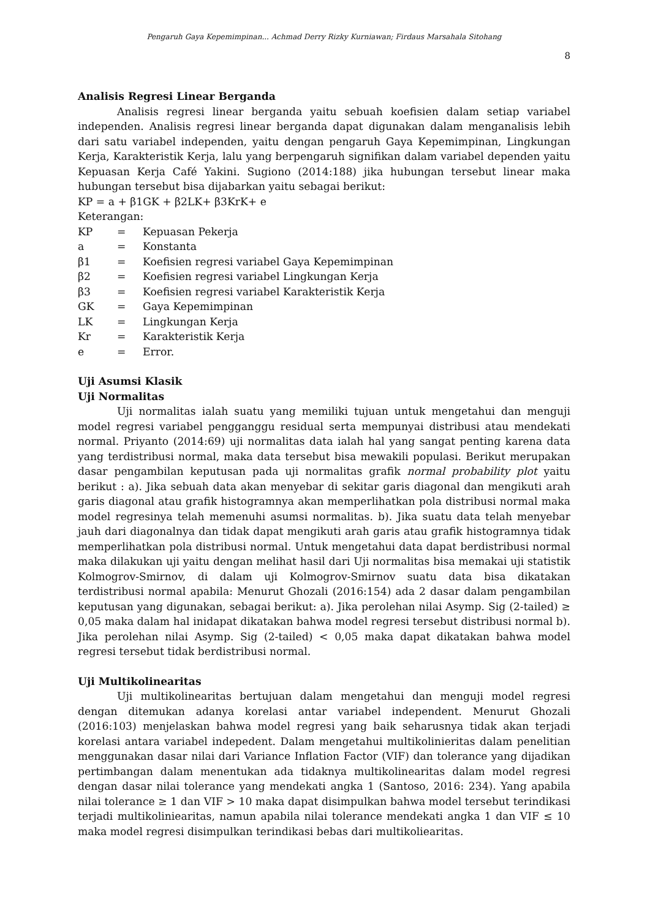Pengaruh Gaya Kepemimpinan... Achmad Derry Rizky Kurniawan; Firdaus Marsahala Sitohang
8
Analisis Regresi Linear Berganda
Analisis regresi linear berganda yaitu sebuah koefisien dalam setiap variabel independen. Analisis regresi linear berganda dapat digunakan dalam menganalisis lebih dari satu variabel independen, yaitu dengan pengaruh Gaya Kepemimpinan, Lingkungan Kerja, Karakteristik Kerja, lalu yang berpengaruh signifikan dalam variabel dependen yaitu Kepuasan Kerja Café Yakini. Sugiono (2014:188) jika hubungan tersebut linear maka hubungan tersebut bisa dijabarkan yaitu sebagai berikut:
KP = a + β1GK + β2LK+ β3KrK+ e
Keterangan:
| KP | = | Kepuasan Pekerja |
| a | = | Konstanta |
| β1 | = | Koefisien regresi variabel Gaya Kepemimpinan |
| β2 | = | Koefisien regresi variabel Lingkungan Kerja |
| β3 | = | Koefisien regresi variabel Karakteristik Kerja |
| GK | = | Gaya Kepemimpinan |
| LK | = | Lingkungan Kerja |
| Kr | = | Karakteristik Kerja |
| e | = | Error. |
Uji Asumsi Klasik
Uji Normalitas
Uji normalitas ialah suatu yang memiliki tujuan untuk mengetahui dan menguji model regresi variabel pengganggu residual serta mempunyai distribusi atau mendekati normal. Priyanto (2014:69) uji normalitas data ialah hal yang sangat penting karena data yang terdistribusi normal, maka data tersebut bisa mewakili populasi. Berikut merupakan dasar pengambilan keputusan pada uji normalitas grafik normal probability plot yaitu berikut : a). Jika sebuah data akan menyebar di sekitar garis diagonal dan mengikuti arah garis diagonal atau grafik histogramnya akan memperlihatkan pola distribusi normal maka model regresinya telah memenuhi asumsi normalitas. b). Jika suatu data telah menyebar jauh dari diagonalnya dan tidak dapat mengikuti arah garis atau grafik histogramnya tidak memperlihatkan pola distribusi normal. Untuk mengetahui data dapat berdistribusi normal maka dilakukan uji yaitu dengan melihat hasil dari Uji normalitas bisa memakai uji statistik Kolmogrov-Smirnov, di dalam uji Kolmogrov-Smirnov suatu data bisa dikatakan terdistribusi normal apabila: Menurut Ghozali (2016:154) ada 2 dasar dalam pengambilan keputusan yang digunakan, sebagai berikut: a). Jika perolehan nilai Asymp. Sig (2-tailed) ≥ 0,05 maka dalam hal inidapat dikatakan bahwa model regresi tersebut distribusi normal b). Jika perolehan nilai Asymp. Sig (2-tailed) < 0,05 maka dapat dikatakan bahwa model regresi tersebut tidak berdistribusi normal.
Uji Multikolinearitas
Uji multikolinearitas bertujuan dalam mengetahui dan menguji model regresi dengan ditemukan adanya korelasi antar variabel independent. Menurut Ghozali (2016:103) menjelaskan bahwa model regresi yang baik seharusnya tidak akan terjadi korelasi antara variabel indepedent. Dalam mengetahui multikolinieritas dalam penelitian menggunakan dasar nilai dari Variance Inflation Factor (VIF) dan tolerance yang dijadikan pertimbangan dalam menentukan ada tidaknya multikolinearitas dalam model regresi dengan dasar nilai tolerance yang mendekati angka 1 (Santoso, 2016: 234). Yang apabila nilai tolerance ≥ 1 dan VIF > 10 maka dapat disimpulkan bahwa model tersebut terindikasi terjadi multikoliniearitas, namun apabila nilai tolerance mendekati angka 1 dan VIF ≤ 10 maka model regresi disimpulkan terindikasi bebas dari multikoliearitas.